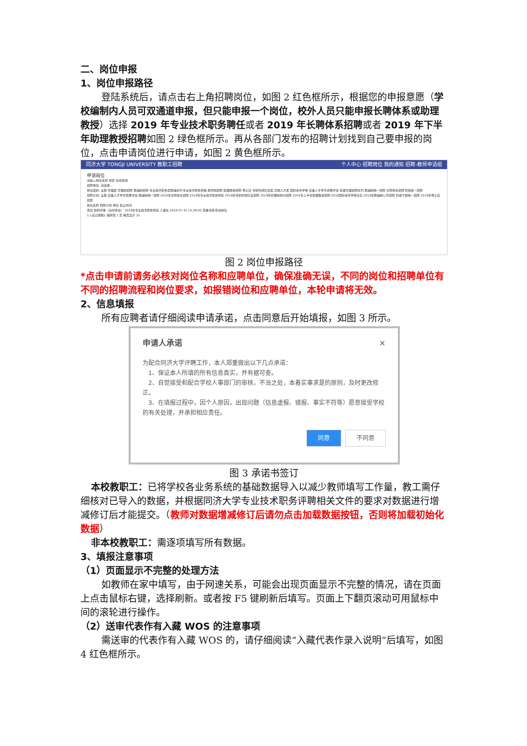二、岗位申报
1、岗位申报路径
登陆系统后，请点击右上角招聘岗位，如图 2 红色框所示，根据您的申报意愿（学校编制内人员可双通道申报，但只能申报一个岗位，校外人员只能申报长聘体系或助理教授）选择 2019 年专业技术职务聘任或者 2019 年长聘体系招聘或者 2019 年下半年助理教授招聘如图 2 绿色框所示。再从各部门发布的招聘计划找到自己要申报的岗位，点击申请岗位进行申请，如图 2 黄色框所示。
同济大学 TONGJI UNIVERSITY 教职工招聘 个人中心 招聘岗位 我的通知 招聘-教师申请组
申请岗位
请输入岗位名称 搜索 在线咨询
招聘单位: 请选择...
岗位类别: 全部 管理类 管理岗招聘 教辅岗招聘 专业技术职务类教辅系列 专业技术职务申报 教师岗招聘 助理教授招聘 博士后 专职科研队伍类 高端人才类 国际青年学者 后备人才学术成果评估 批量管理招聘系列 教辅岗统一招聘 长聘体系招聘 科级统一招聘
招聘计划: 全部 后备人才学术成果评估 教辅岗统一招聘 2019年长聘体系招聘 2019年专业技术职务聘任 2019年专职科研队伍招聘 2019年管理岗校内招聘 2019年上半年助理教授招聘 2018国际青年学者论坛 2019年教辅岗公开招聘 科级干部统一招聘 2019年博士后招聘
岗位名称 招聘计划 单位 截止时间
测试 职称评审（请勿申请） 2019年专业技术职务聘任 人事处 2019-07-31 14:38:00 查看详情 申请岗位
1-1总记录数1 跳转至 1 页 每页显示 10
图 2 岗位申报路径
*点击申请前请务必核对岗位名称和应聘单位，确保准确无误，不同的岗位和招聘单位有不同的招聘流程和岗位要求，如报错岗位和应聘单位，本轮申请将无效。
2、信息填报
所有应聘者请仔细阅读申请承诺，点击同意后开始填报，如图 3 所示。
申请人承诺 ×
为配合同济大学评聘工作，本人郑重做出以下几点承诺：
　1、保证本人所填的所有信息真实，并有据可查。
　2、自觉接受和配合学校人事部门的审核，不当之处，本着实事求是的原则，及时更改修正。
　3、在填报过程中，因个人原因，出现问题（信息虚报、错报、事实不符等）愿意接受学校的有关处理，并承担相应责任。
同意 不同意
图 3 承诺书签订
本校教职工：已将学校各业务系统的基础数据导入以减少教师填写工作量，教工需仔细核对已导入的数据，并根据同济大学专业技术职务评聘相关文件的要求对数据进行增减修订后才能提交。（教师对数据增减修订后请勿点击加载数据按钮，否则将加载初始化数据）
非本校教职工：需逐项填写所有数据。
3、填报注意事项
（1）页面显示不完整的处理方法
如教师在家中填写，由于网速关系，可能会出现页面显示不完整的情况，请在页面上点击鼠标右键，选择刷新。或者按 F5 键刷新后填写。页面上下翻页滚动可用鼠标中间的滚轮进行操作。
（2）送审代表作有入藏 WOS 的注意事项
需送审的代表作有入藏 WOS 的，请仔细阅读“入藏代表作录入说明“后填写，如图 4 红色框所示。